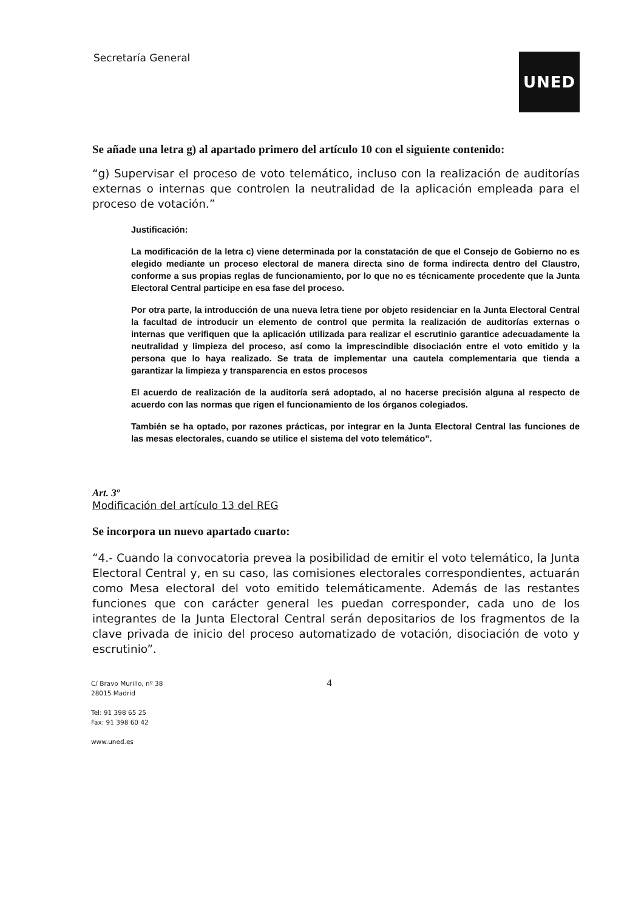Secretaría General
UNED
Se añade una letra g) al apartado primero del artículo 10 con el siguiente contenido:
“g) Supervisar el proceso de voto telemático, incluso con la realización de auditorías externas o internas que controlen la neutralidad de la aplicación empleada para el proceso de votación.”
Justificación:
La modificación de la letra c) viene determinada por la constatación de que el Consejo de Gobierno no es elegido mediante un proceso electoral de manera directa sino de forma indirecta dentro del Claustro, conforme a sus propias reglas de funcionamiento, por lo que no es técnicamente procedente que la Junta Electoral Central participe en esa fase del proceso.
Por otra parte, la introducción de una nueva letra tiene por objeto residenciar en la Junta Electoral Central la facultad de introducir un elemento de control que permita la realización de auditorías externas o internas que verifiquen que la aplicación utilizada para realizar el escrutinio garantice adecuadamente la neutralidad y limpieza del proceso, así como la imprescindible disociación entre el voto emitido y la persona que lo haya realizado. Se trata de implementar una cautela complementaria que tienda a garantizar la limpieza y transparencia en estos procesos
El acuerdo de realización de la auditoría será adoptado, al no hacerse precisión alguna al respecto de acuerdo con las normas que rigen el funcionamiento de los órganos colegiados.
También se ha optado, por razones prácticas, por integrar en la Junta Electoral Central las funciones de las mesas electorales, cuando se utilice el sistema del voto telemático”.
Art. 3º
Modificación del artículo 13 del REG
Se incorpora un nuevo apartado cuarto:
“4.- Cuando la convocatoria prevea la posibilidad de emitir el voto telemático, la Junta Electoral Central y, en su caso, las comisiones electorales correspondientes, actuarán como Mesa electoral del voto emitido telemáticamente. Además de las restantes funciones que con carácter general les puedan corresponder, cada uno de los integrantes de la Junta Electoral Central serán depositarios de los fragmentos de la clave privada de inicio del proceso automatizado de votación, disociación de voto y escrutinio”.
C/ Bravo Murillo, nº 38
28015 Madrid
Tel: 91 398 65 25
Fax: 91 398 60 42
www.uned.es
4